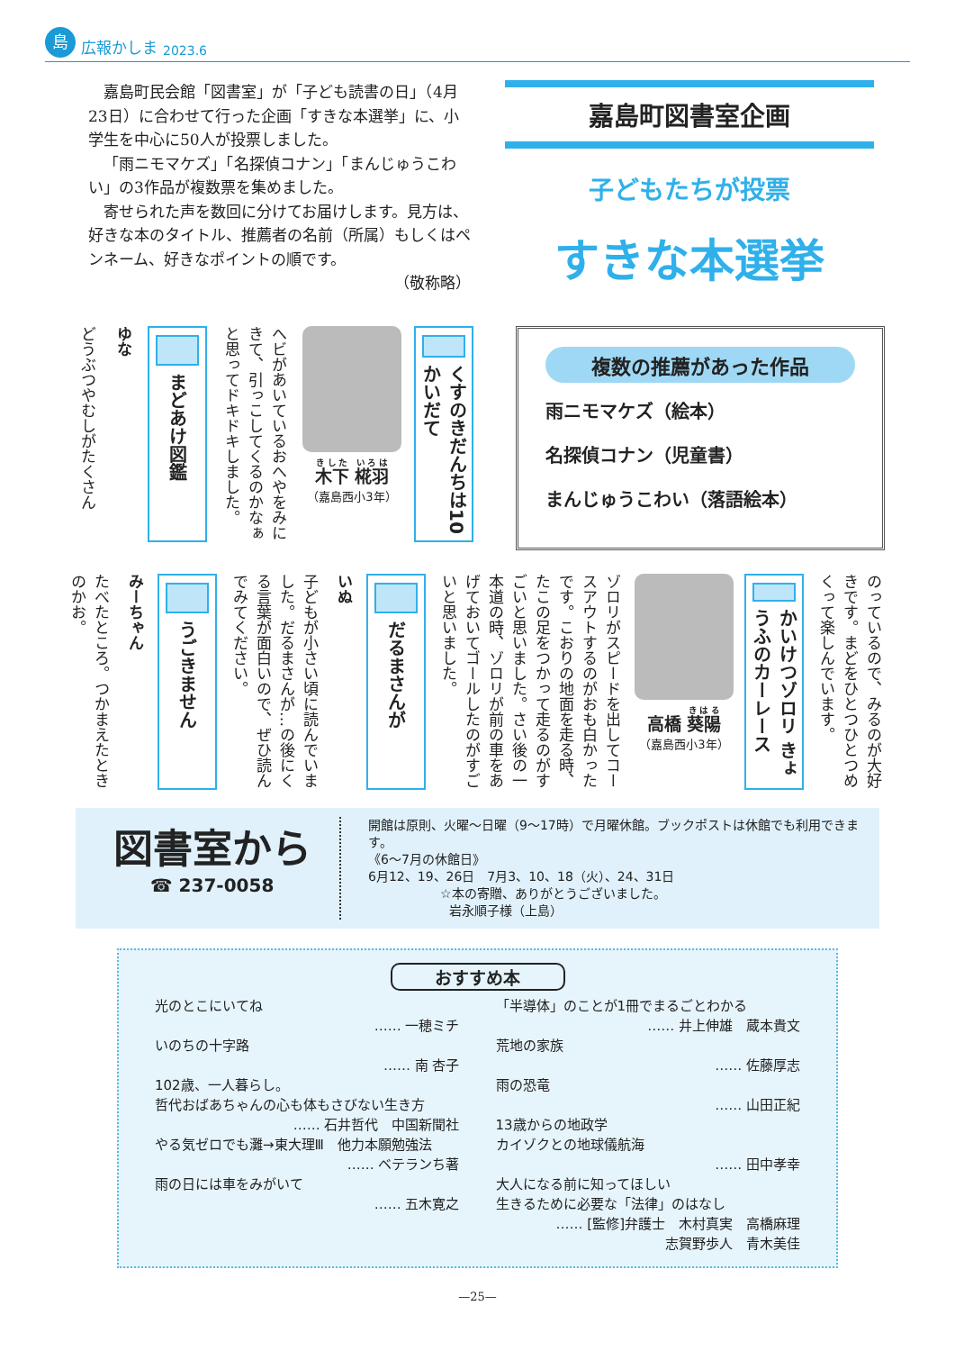島広報かしま 2023.6
嘉島町民会館「図書室」が「子ども読書の日」（4月23日）に合わせて行った企画「すきな本選挙」に、小学生を中心に50人が投票しました。
「雨ニモマケズ」「名探偵コナン」「まんじゅうこわい」の3作品が複数票を集めました。
寄せられた声を数回に分けてお届けします。見方は、好きな本のタイトル、推薦者の名前（所属）もしくはペンネーム、好きなポイントの順です。
（敬称略）
嘉島町図書室企画
子どもたちが投票
すきな本選挙
くすのきだんちは10かいだて
木下 椛羽
（嘉島西小3年）
へビがあいているおへやをみにきて、引っこしてくるのかなぁと思ってドキドキしました。
まどあけ図鑑
ゆな
どうぶつやむしがたくさん
複数の推薦があった作品
雨ニモマケズ（絵本）
名探偵コナン（児童書）
まんじゅうこわい（落語絵本）
のっているので、みるのが大好きです。まどをひとつひとつめくって楽しんでいます。
かいけつゾロリ きょうふのカーレース
高橋 葵陽
（嘉島西小3年）
ゾロリがスピードを出してコースアウトするのがおも白かったです。こおりの地面を走る時、たこの足をつかって走るのがすごいと思いました。さい後の一本道の時、ゾロリが前の車をあげておいてゴールしたのがすごいと思いました。
だるまさんが
いぬ
子どもが小さい頃に読んでいました。だるまさんが…の後にくる言葉が面白いので、ぜひ読んでみてください。
うごきません
みーちゃん
たべたところ。つかまえたときのかお。
図書室から
☎ 237-0058
開館は原則、火曜～日曜（9～17時）で月曜休館。ブックポストは休館でも利用できます。
《6～7月の休館日》
6月12、19、26日　7月3、10、18（火）、24、31日
☆本の寄贈、ありがとうございました。
岩永順子様（上島）
おすすめ本
光のとこにいてね
…… 一穂ミチ
いのちの十字路
…… 南 杏子
102歳、一人暮らし。
哲代おばあちゃんの心も体もさびない生き方
…… 石井哲代　中国新聞社
やる気ゼロでも灘→東大理Ⅲ　他力本願勉強法
…… ベテランち著
雨の日には車をみがいて
…… 五木寛之
「半導体」のことが1冊でまるごとわかる
…… 井上伸雄　蔵本貴文
荒地の家族
…… 佐藤厚志
雨の恐竜
…… 山田正紀
13歳からの地政学
カイゾクとの地球儀航海
…… 田中孝幸
大人になる前に知ってほしい
生きるために必要な「法律」のはなし
…… [監修]弁護士　木村真実　高橋麻理
志賀野歩人　青木美佳
—25—